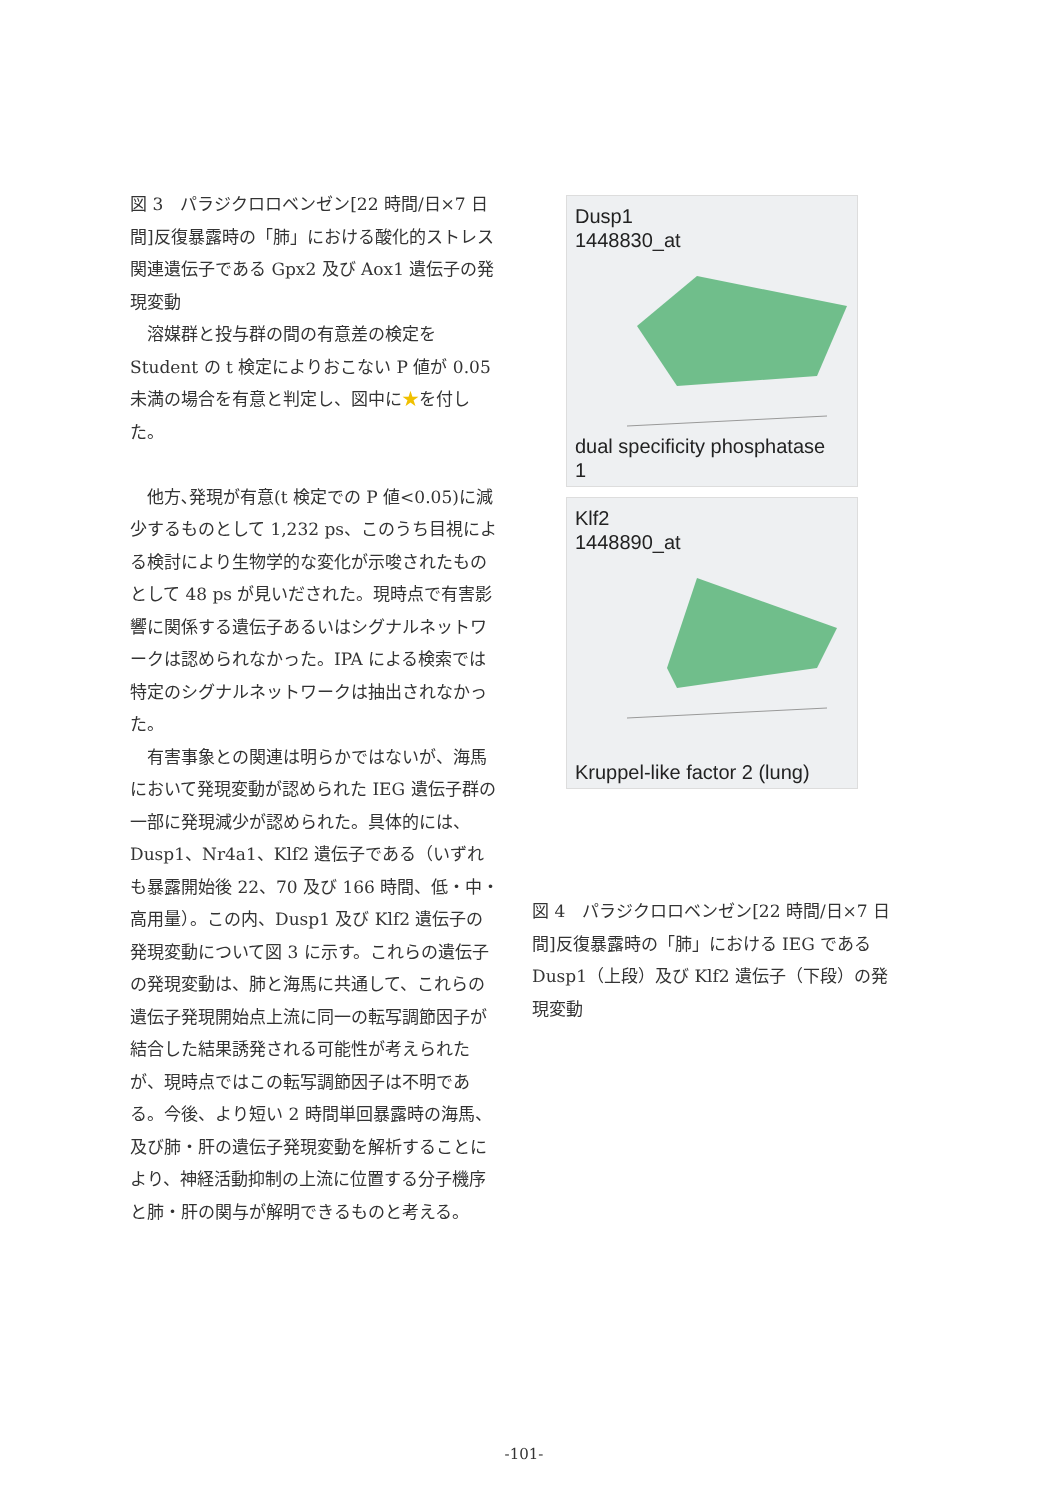図 3　パラジクロロベンゼン[22 時間/日×7 日間]反復暴露時の「肺」における酸化的ストレス関連遺伝子である Gpx2 及び Aox1 遺伝子の発現変動
　溶媒群と投与群の間の有意差の検定を Student の t 検定によりおこない P 値が 0.05 未満の場合を有意と判定し、図中に★を付した。
　他方､発現が有意(t 検定での P 値<0.05)に減少するものとして 1,232 ps、このうち目視による検討により生物学的な変化が示唆されたものとして 48 ps が見いだされた。現時点で有害影響に関係する遺伝子あるいはシグナルネットワークは認められなかった。IPA による検索では特定のシグナルネットワークは抽出されなかった。
　有害事象との関連は明らかではないが、海馬において発現変動が認められた IEG 遺伝子群の一部に発現減少が認められた。具体的には、Dusp1、Nr4a1、Klf2 遺伝子である（いずれも暴露開始後 22、70 及び 166 時間、低・中・高用量）。この内、Dusp1 及び Klf2 遺伝子の発現変動について図 3 に示す。これらの遺伝子の発現変動は、肺と海馬に共通して、これらの遺伝子発現開始点上流に同一の転写調節因子が結合した結果誘発される可能性が考えられたが、現時点ではこの転写調節因子は不明である。今後、より短い 2 時間単回暴露時の海馬、及び肺・肝の遺伝子発現変動を解析することにより、神経活動抑制の上流に位置する分子機序と肺・肝の関与が解明できるものと考える。
Dusp1
1448830_at
dual specificity phosphatase
1
Klf2
1448890_at
Kruppel-like factor 2 (lung)
図 4　パラジクロロベンゼン[22 時間/日×7 日間]反復暴露時の「肺」における IEG である Dusp1（上段）及び Klf2 遺伝子（下段）の発現変動
-101-